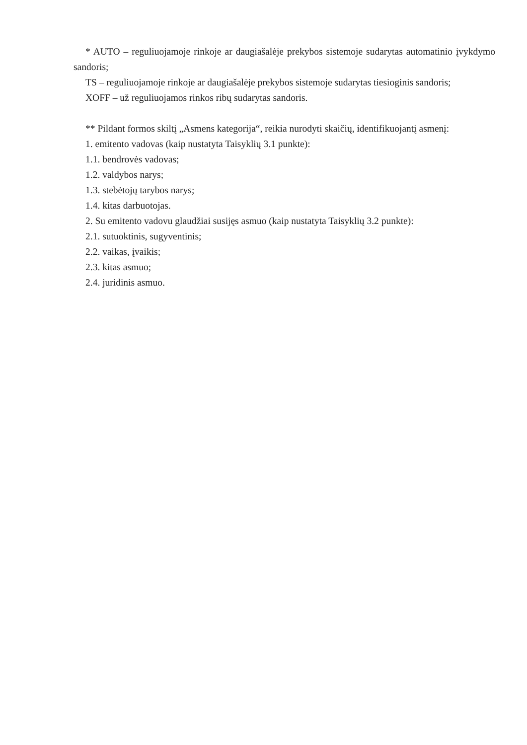* AUTO – reguliuojamoje rinkoje ar daugiašalėje prekybos sistemoje sudarytas automatinio įvykdymo sandoris;
TS – reguliuojamoje rinkoje ar daugiašalėje prekybos sistemoje sudarytas tiesioginis sandoris;
XOFF – už reguliuojamos rinkos ribų sudarytas sandoris.
** Pildant formos skiltį „Asmens kategorija“, reikia nurodyti skaičių, identifikuojantį asmenį:
1. emitento vadovas (kaip nustatyta Taisyklių 3.1 punkte):
1.1. bendrovės vadovas;
1.2. valdybos narys;
1.3. stebėtojų tarybos narys;
1.4. kitas darbuotojas.
2. Su emitento vadovu glaudžiai susijęs asmuo (kaip nustatyta Taisyklių 3.2 punkte):
2.1. sutuoktinis, sugyventinis;
2.2. vaikas, įvaikis;
2.3. kitas asmuo;
2.4. juridinis asmuo.